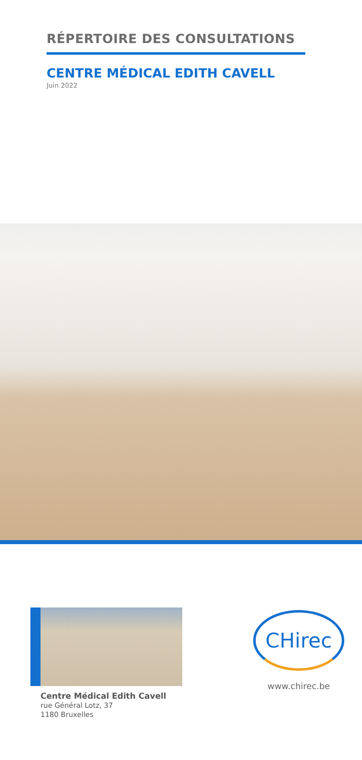RÉPERTOIRE DES CONSULTATIONS
CENTRE MÉDICAL EDITH CAVELL
Juin 2022
Centre Médical Edith Cavell
rue Général Lotz, 37
1180 Bruxelles
CHirec
www.chirec.be